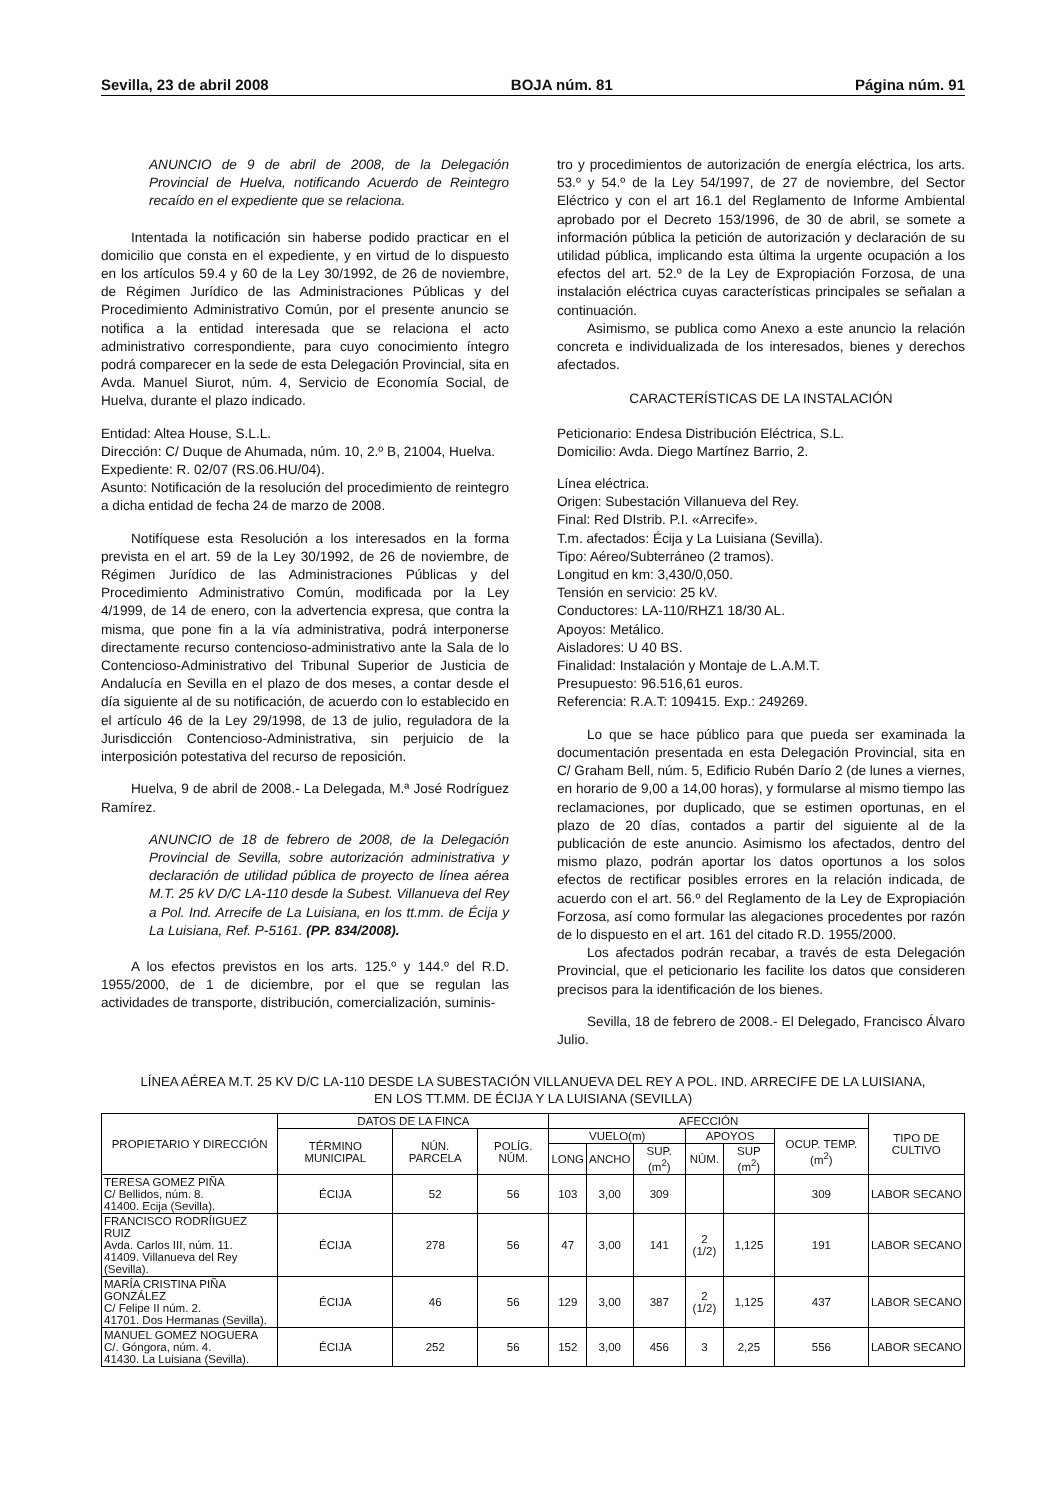Sevilla, 23 de abril 2008 BOJA núm. 81 Página núm. 91
ANUNCIO de 9 de abril de 2008, de la Delegación Provincial de Huelva, notificando Acuerdo de Reintegro recaído en el expediente que se relaciona.
Intentada la notificación sin haberse podido practicar en el domicilio que consta en el expediente, y en virtud de lo dispuesto en los artículos 59.4 y 60 de la Ley 30/1992, de 26 de noviembre, de Régimen Jurídico de las Administraciones Públicas y del Procedimiento Administrativo Común, por el presente anuncio se notifica a la entidad interesada que se relaciona el acto administrativo correspondiente, para cuyo conocimiento íntegro podrá comparecer en la sede de esta Delegación Provincial, sita en Avda. Manuel Siurot, núm. 4, Servicio de Economía Social, de Huelva, durante el plazo indicado.
Entidad: Altea House, S.L.L.
Dirección: C/ Duque de Ahumada, núm. 10, 2.º B, 21004, Huelva.
Expediente: R. 02/07 (RS.06.HU/04).
Asunto: Notificación de la resolución del procedimiento de reintegro a dicha entidad de fecha 24 de marzo de 2008.
Notifíquese esta Resolución a los interesados en la forma prevista en el art. 59 de la Ley 30/1992, de 26 de noviembre, de Régimen Jurídico de las Administraciones Públicas y del Procedimiento Administrativo Común, modificada por la Ley 4/1999, de 14 de enero, con la advertencia expresa, que contra la misma, que pone fin a la vía administrativa, podrá interponerse directamente recurso contencioso-administrativo ante la Sala de lo Contencioso-Administrativo del Tribunal Superior de Justicia de Andalucía en Sevilla en el plazo de dos meses, a contar desde el día siguiente al de su notificación, de acuerdo con lo establecido en el artículo 46 de la Ley 29/1998, de 13 de julio, reguladora de la Jurisdicción Contencioso-Administrativa, sin perjuicio de la interposición potestativa del recurso de reposición.
Huelva, 9 de abril de 2008.- La Delegada, M.ª José Rodríguez Ramírez.
ANUNCIO de 18 de febrero de 2008, de la Delegación Provincial de Sevilla, sobre autorización administrativa y declaración de utilidad pública de proyecto de línea aérea M.T. 25 kV D/C LA-110 desde la Subest. Villanueva del Rey a Pol. Ind. Arrecife de La Luisiana, en los tt.mm. de Écija y La Luisiana, Ref. P-5161. (PP. 834/2008).
A los efectos previstos en los arts. 125.º y 144.º del R.D. 1955/2000, de 1 de diciembre, por el que se regulan las actividades de transporte, distribución, comercialización, suminis-
tro y procedimientos de autorización de energía eléctrica, los arts. 53.º y 54.º de la Ley 54/1997, de 27 de noviembre, del Sector Eléctrico y con el art 16.1 del Reglamento de Informe Ambiental aprobado por el Decreto 153/1996, de 30 de abril, se somete a información pública la petición de autorización y declaración de su utilidad pública, implicando esta última la urgente ocupación a los efectos del art. 52.º de la Ley de Expropiación Forzosa, de una instalación eléctrica cuyas características principales se señalan a continuación.
Asimismo, se publica como Anexo a este anuncio la relación concreta e individualizada de los interesados, bienes y derechos afectados.
CARACTERÍSTICAS DE LA INSTALACIÓN
Peticionario: Endesa Distribución Eléctrica, S.L.
Domicilio: Avda. Diego Martínez Barrio, 2.
Línea eléctrica.
Origen: Subestación Villanueva del Rey.
Final: Red DIstrib. P.I. «Arrecife».
T.m. afectados: Écija y La Luisiana (Sevilla).
Tipo: Aéreo/Subterráneo (2 tramos).
Longitud en km: 3,430/0,050.
Tensión en servicio: 25 kV.
Conductores: LA-110/RHZ1 18/30 AL.
Apoyos: Metálico.
Aisladores: U 40 BS.
Finalidad: Instalación y Montaje de L.A.M.T.
Presupuesto: 96.516,61 euros.
Referencia: R.A.T: 109415. Exp.: 249269.
Lo que se hace público para que pueda ser examinada la documentación presentada en esta Delegación Provincial, sita en C/ Graham Bell, núm. 5, Edificio Rubén Darío 2 (de lunes a viernes, en horario de 9,00 a 14,00 horas), y formularse al mismo tiempo las reclamaciones, por duplicado, que se estimen oportunas, en el plazo de 20 días, contados a partir del siguiente al de la publicación de este anuncio. Asimismo los afectados, dentro del mismo plazo, podrán aportar los datos oportunos a los solos efectos de rectificar posibles errores en la relación indicada, de acuerdo con el art. 56.º del Reglamento de la Ley de Expropiación Forzosa, así como formular las alegaciones procedentes por razón de lo dispuesto en el art. 161 del citado R.D. 1955/2000.
Los afectados podrán recabar, a través de esta Delegación Provincial, que el peticionario les facilite los datos que consideren precisos para la identificación de los bienes.
Sevilla, 18 de febrero de 2008.- El Delegado, Francisco Álvaro Julio.
LÍNEA AÉREA M.T. 25 KV D/C LA-110 DESDE LA SUBESTACIÓN VILLANUEVA DEL REY A POL. IND. ARRECIFE DE LA LUISIANA,
EN LOS TT.MM. DE ÉCIJA Y LA LUISIANA (SEVILLA)
| PROPIETARIO Y DIRECCIÓN | DATOS DE LA FINCA | | | AFECCIÓN | | | | | | TIPO DE CULTIVO |
| --- | --- | --- | --- | --- | --- | --- | --- | --- | --- | --- |
| | TÉRMINO MUNICIPAL | NÚN. PARCELA | POLÍG. NÚM. | VUELO(m) | | | APOYOS | | OCUP. TEMP. (m<sup>2</sup>) | |
| | | | | LONG | ANCHO | SUP. (m<sup>2</sup>) | NÚM. | SUP (m<sup>2</sup>) | | |
| TERESA GOMEZ PIÑA C/ Bellidos, núm. 8. 41400. Ecija (Sevilla). | ÉCIJA | 52 | 56 | 103 | 3,00 | 309 | | | 309 | LABOR SECANO |
| FRANCISCO RODRÍIGUEZ RUIZ Avda. Carlos III, núm. 11. 41409. Villanueva del Rey (Sevilla). | ÉCIJA | 278 | 56 | 47 | 3,00 | 141 | 2 (1/2) | 1,125 | 191 | LABOR SECANO |
| MARÍA CRISTINA PIÑA GONZÁLEZ C/ Felipe II núm. 2. 41701. Dos Hermanas (Sevilla). | ÉCIJA | 46 | 56 | 129 | 3,00 | 387 | 2 (1/2) | 1,125 | 437 | LABOR SECANO |
| MANUEL GOMEZ NOGUERA C/. Góngora, núm. 4. 41430. La Luisiana (Sevilla). | ÉCIJA | 252 | 56 | 152 | 3,00 | 456 | 3 | 2,25 | 556 | LABOR SECANO |